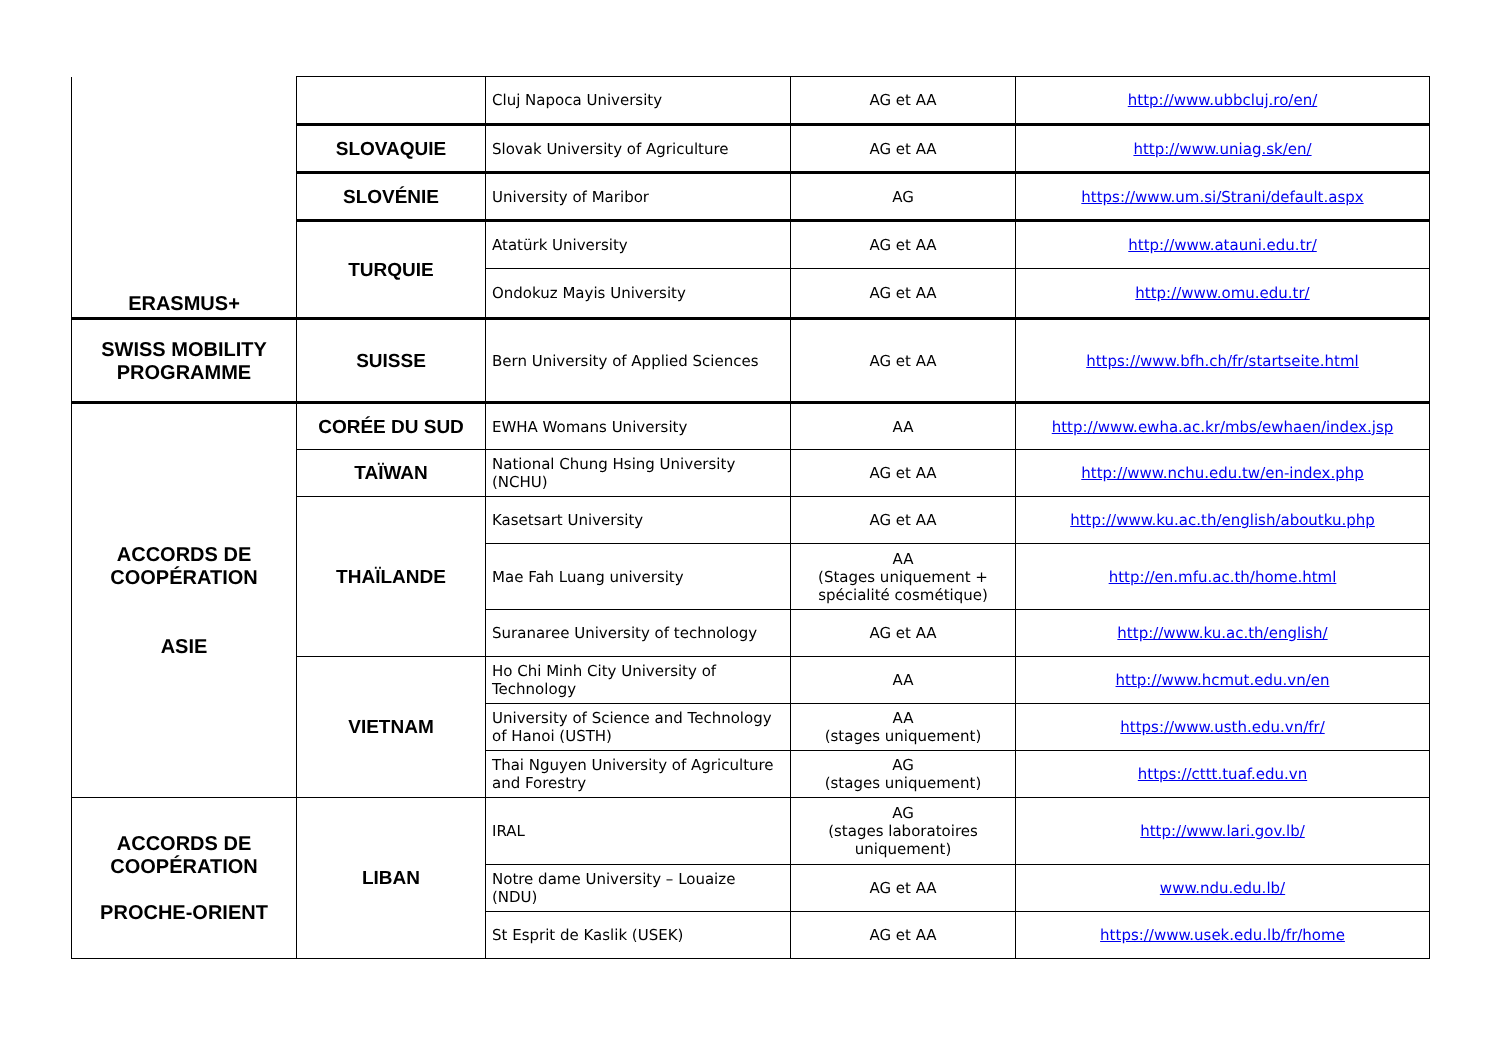| ERASMUS+ | | Cluj Napoca University | AG et AA | http://www.ubbcluj.ro/en/ |
| | SLOVAQUIE | Slovak University of Agriculture | AG et AA | http://www.uniag.sk/en/ |
| | SLOVÉNIE | University of Maribor | AG | https://www.um.si/Strani/default.aspx |
| | TURQUIE | Atatürk University | AG et AA | http://www.atauni.edu.tr/ |
| | | Ondokuz Mayis University | AG et AA | http://www.omu.edu.tr/ |
| SWISS MOBILITY PROGRAMME | SUISSE | Bern University of Applied Sciences | AG et AA | https://www.bfh.ch/fr/startseite.html |
| ACCORDS DE COOPÉRATION ASIE | CORÉE DU SUD | EWHA Womans University | AA | http://www.ewha.ac.kr/mbs/ewhaen/index.jsp |
| | TAÏWAN | National Chung Hsing University (NCHU) | AG et AA | http://www.nchu.edu.tw/en-index.php |
| | THAÏLANDE | Kasetsart University | AG et AA | http://www.ku.ac.th/english/aboutku.php |
| | | Mae Fah Luang university | AA (Stages uniquement + spécialité cosmétique) | http://en.mfu.ac.th/home.html |
| | | Suranaree University of technology | AG et AA | http://www.ku.ac.th/english/ |
| | VIETNAM | Ho Chi Minh City University of Technology | AA | http://www.hcmut.edu.vn/en |
| | | University of Science and Technology of Hanoi (USTH) | AA (stages uniquement) | https://www.usth.edu.vn/fr/ |
| | | Thai Nguyen University of Agriculture and Forestry | AG (stages uniquement) | https://cttt.tuaf.edu.vn |
| ACCORDS DE COOPÉRATION PROCHE-ORIENT | LIBAN | IRAL | AG (stages laboratoires uniquement) | http://www.lari.gov.lb/ |
| | | Notre dame University – Louaize (NDU) | AG et AA | www.ndu.edu.lb/ |
| | | St Esprit de Kaslik (USEK) | AG et AA | https://www.usek.edu.lb/fr/home |